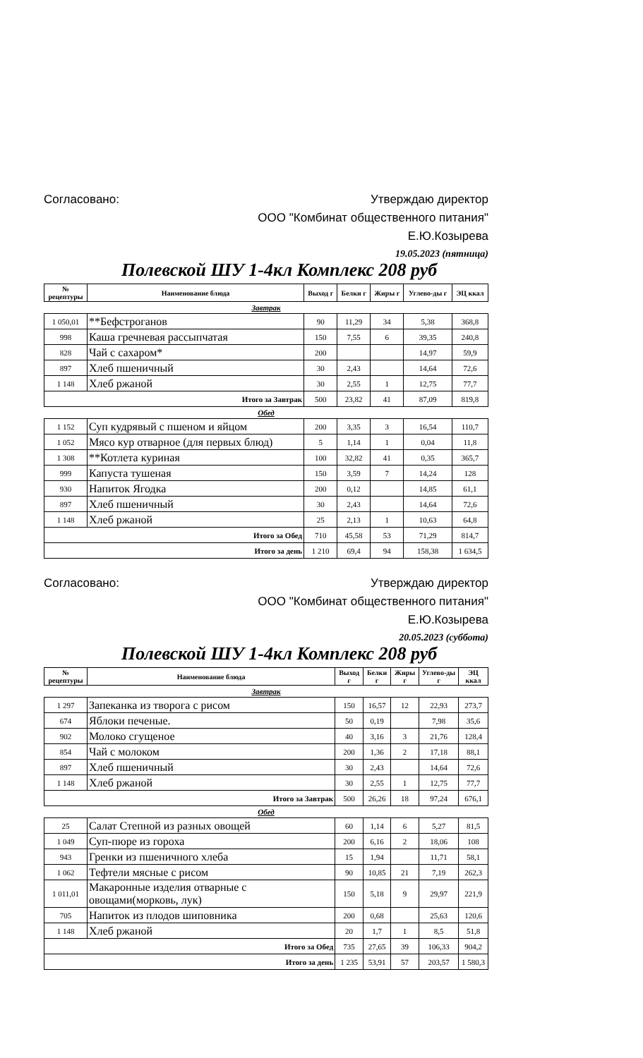Согласовано: Утверждаю директор
ООО "Комбинат общественного питания"
Е.Ю.Козырева
19.05.2023 (пятница)
Полевской ШУ 1-4кл Комплекс 208 руб
| № рецептуры | Наименование блюда | Выход г | Белки г | Жиры г | Углево-ды г | ЭЦ ккал |
| --- | --- | --- | --- | --- | --- | --- |
| Завтрак | | | | | | |
| 1 050,01 | **Бефстроганов | 90 | 11,29 | 34 | 5,38 | 368,8 |
| 998 | Каша гречневая рассыпчатая | 150 | 7,55 | 6 | 39,35 | 240,8 |
| 828 | Чай с сахаром* | 200 | | | 14,97 | 59,9 |
| 897 | Хлеб пшеничный | 30 | 2,43 | | 14,64 | 72,6 |
| 1 148 | Хлеб ржаной | 30 | 2,55 | 1 | 12,75 | 77,7 |
| Итого за Завтрак | | 500 | 23,82 | 41 | 87,09 | 819,8 |
| Обед | | | | | | |
| 1 152 | Суп кудрявый с пшеном и яйцом | 200 | 3,35 | 3 | 16,54 | 110,7 |
| 1 052 | Мясо кур отварное (для первых блюд) | 5 | 1,14 | 1 | 0,04 | 11,8 |
| 1 308 | **Котлета куриная | 100 | 32,82 | 41 | 0,35 | 365,7 |
| 999 | Капуста тушеная | 150 | 3,59 | 7 | 14,24 | 128 |
| 930 | Напиток Ягодка | 200 | 0,12 | | 14,85 | 61,1 |
| 897 | Хлеб пшеничный | 30 | 2,43 | | 14,64 | 72,6 |
| 1 148 | Хлеб ржаной | 25 | 2,13 | 1 | 10,63 | 64,8 |
| Итого за Обед | | 710 | 45,58 | 53 | 71,29 | 814,7 |
| Итого за день | | 1 210 | 69,4 | 94 | 158,38 | 1 634,5 |
Согласовано: Утверждаю директор
ООО "Комбинат общественного питания"
Е.Ю.Козырева
20.05.2023 (суббота)
Полевской ШУ 1-4кл Комплекс 208 руб
| № рецептуры | Наименование блюда | Выход г | Белки г | Жиры г | Углево-ды г | ЭЦ ккал |
| --- | --- | --- | --- | --- | --- | --- |
| Завтрак | | | | | | |
| 1 297 | Запеканка из творога с рисом | 150 | 16,57 | 12 | 22,93 | 273,7 |
| 674 | Яблоки печеные. | 50 | 0,19 | | 7,98 | 35,6 |
| 902 | Молоко сгущеное | 40 | 3,16 | 3 | 21,76 | 128,4 |
| 854 | Чай с молоком | 200 | 1,36 | 2 | 17,18 | 88,1 |
| 897 | Хлеб пшеничный | 30 | 2,43 | | 14,64 | 72,6 |
| 1 148 | Хлеб ржаной | 30 | 2,55 | 1 | 12,75 | 77,7 |
| Итого за Завтрак | | 500 | 26,26 | 18 | 97,24 | 676,1 |
| Обед | | | | | | |
| 25 | Салат Степной из разных овощей | 60 | 1,14 | 6 | 5,27 | 81,5 |
| 1 049 | Суп-пюре из гороха | 200 | 6,16 | 2 | 18,06 | 108 |
| 943 | Гренки из пшеничного хлеба | 15 | 1,94 | | 11,71 | 58,1 |
| 1 062 | Тефтели мясные с рисом | 90 | 10,85 | 21 | 7,19 | 262,3 |
| 1 011,01 | Макаронные изделия отварные с овощами(морковь, лук) | 150 | 5,18 | 9 | 29,97 | 221,9 |
| 705 | Напиток из плодов шиповника | 200 | 0,68 | | 25,63 | 120,6 |
| 1 148 | Хлеб ржаной | 20 | 1,7 | 1 | 8,5 | 51,8 |
| Итого за Обед | | 735 | 27,65 | 39 | 106,33 | 904,2 |
| Итого за день | | 1 235 | 53,91 | 57 | 203,57 | 1 580,3 |